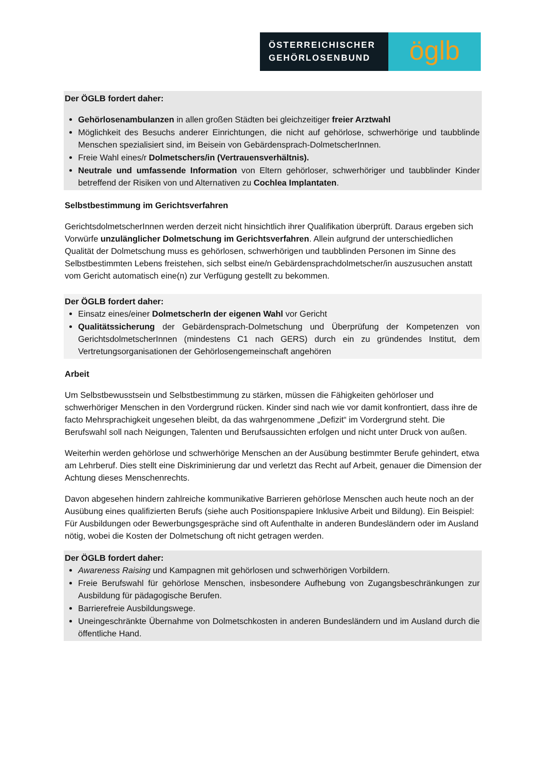ÖSTERREICHISCHER
GEHÖRLOSENBUND
öglb
Der ÖGLB fordert daher:
Gehörlosenambulanzen in allen großen Städten bei gleichzeitiger freier Arztwahl
Möglichkeit des Besuchs anderer Einrichtungen, die nicht auf gehörlose, schwerhörige und taubblinde Menschen spezialisiert sind, im Beisein von Gebärdensprach-DolmetscherInnen.
Freie Wahl eines/r Dolmetschers/in (Vertrauensverhältnis).
Neutrale und umfassende Information von Eltern gehörloser, schwerhöriger und taubblinder Kinder betreffend der Risiken von und Alternativen zu Cochlea Implantaten.
Selbstbestimmung im Gerichtsverfahren
GerichtsdolmetscherInnen werden derzeit nicht hinsichtlich ihrer Qualifikation überprüft. Daraus ergeben sich Vorwürfe unzulänglicher Dolmetschung im Gerichtsverfahren. Allein aufgrund der unterschiedlichen Qualität der Dolmetschung muss es gehörlosen, schwerhörigen und taubblinden Personen im Sinne des Selbstbestimmten Lebens freistehen, sich selbst eine/n Gebärdensprachdolmetscher/in auszusuchen anstatt vom Gericht automatisch eine(n) zur Verfügung gestellt zu bekommen.
Der ÖGLB fordert daher:
Einsatz eines/einer DolmetscherIn der eigenen Wahl vor Gericht
Qualitätssicherung der Gebärdensprach-Dolmetschung und Überprüfung der Kompetenzen von GerichtsdolmetscherInnen (mindestens C1 nach GERS) durch ein zu gründendes Institut, dem Vertretungsorganisationen der Gehörlosengemeinschaft angehören
Arbeit
Um Selbstbewusstsein und Selbstbestimmung zu stärken, müssen die Fähigkeiten gehörloser und schwerhöriger Menschen in den Vordergrund rücken. Kinder sind nach wie vor damit konfrontiert, dass ihre de facto Mehrsprachigkeit ungesehen bleibt, da das wahrgenommene „Defizit“ im Vordergrund steht. Die Berufswahl soll nach Neigungen, Talenten und Berufsaussichten erfolgen und nicht unter Druck von außen.
Weiterhin werden gehörlose und schwerhörige Menschen an der Ausübung bestimmter Berufe gehindert, etwa am Lehrberuf. Dies stellt eine Diskriminierung dar und verletzt das Recht auf Arbeit, genauer die Dimension der Achtung dieses Menschenrechts.
Davon abgesehen hindern zahlreiche kommunikative Barrieren gehörlose Menschen auch heute noch an der Ausübung eines qualifizierten Berufs (siehe auch Positionspapiere Inklusive Arbeit und Bildung). Ein Beispiel: Für Ausbildungen oder Bewerbungsgespräche sind oft Aufenthalte in anderen Bundesländern oder im Ausland nötig, wobei die Kosten der Dolmetschung oft nicht getragen werden.
Der ÖGLB fordert daher:
Awareness Raising und Kampagnen mit gehörlosen und schwerhörigen Vorbildern.
Freie Berufswahl für gehörlose Menschen, insbesondere Aufhebung von Zugangsbeschränkungen zur Ausbildung für pädagogische Berufen.
Barrierefreie Ausbildungswege.
Uneingeschränkte Übernahme von Dolmetschkosten in anderen Bundesländern und im Ausland durch die öffentliche Hand.